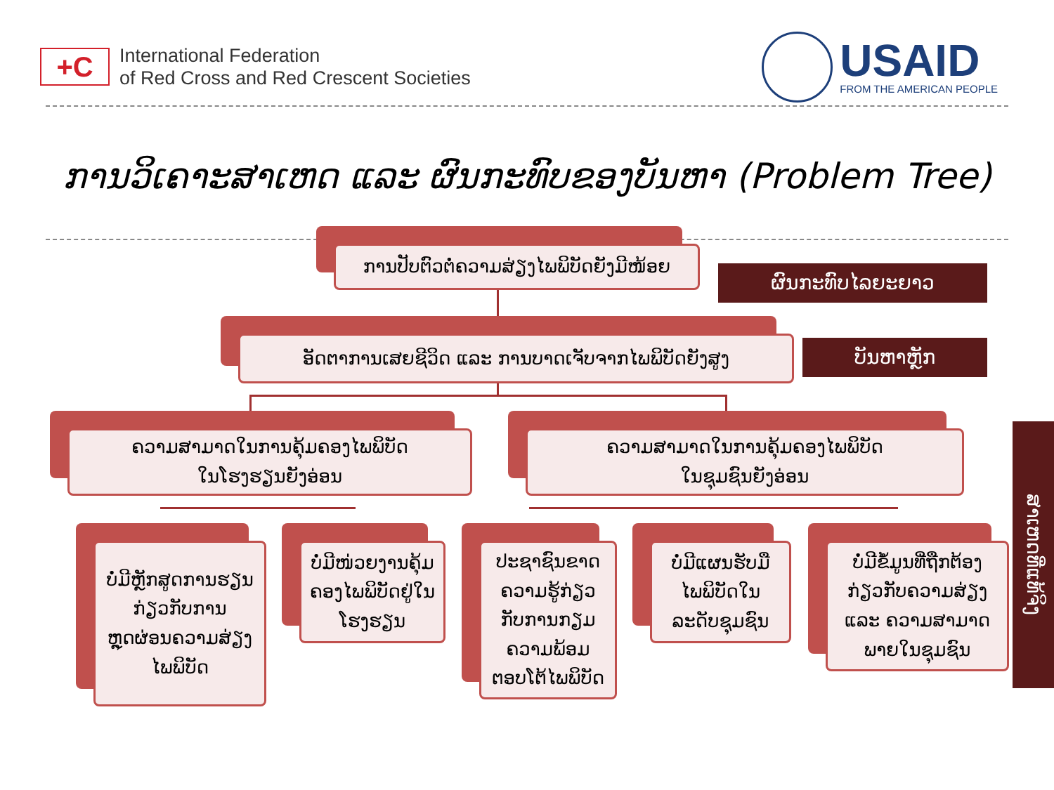+C
International Federation
of Red Cross and Red Crescent Societies
USAID
FROM THE AMERICAN PEOPLE
ການວິເຄາະສາເຫດ ແລະ ຜົນກະທົບຂອງບັນຫາ (Problem Tree)
ການປັບຕົວຕໍ່ຄວາມສ່ຽງໄພພິບັດຍັງມີໜ້ອຍ
ຜົນກະທົບໄລຍະຍາວ
ອັດຕາການເສຍຊີວິດ ແລະ ການບາດເຈັບຈາກໄພພິບັດຍັງສູງ ບັນຫາຫຼັກ
ຄວາມສາມາດໃນການຄຸ້ມຄອງໄພພິບັດ
ໃນໂຮງຮຽນຍັງອ່ອນ
ຄວາມສາມາດໃນການຄຸ້ມຄອງໄພພິບັດ
ໃນຊຸມຊົນຍັງອ່ອນ
ບໍ່ມີຫຼັກສູດການຮຽນ
ກ່ຽວກັບການ
ຫຼຸດຜ່ອນຄວາມສ່ຽງ
ໄພພິບັດ
ບໍ່ມີໜ່ວຍງານຄຸ້ມ
ຄອງໄພພິບັດຢູ່ໃນ
ໂຮງຮຽນ
ປະຊາຊົນຂາດ
ຄວາມຮູ້ກ່ຽວ
ກັບການກຽມ
ຄວາມພ້ອມ
ຕອບໂຕ້ໄພພິບັດ
ບໍ່ມີແຜນຮັບມື
ໄພພິບັດໃນ
ລະດັບຊຸມຊົນ
ບໍ່ມີຂໍ້ມູນທີ່ຖືກຕ້ອງ
ກ່ຽວກັບຄວາມສ່ຽງ
ແລະ ຄວາມສາມາດ
ພາຍໃນຊຸມຊົນ
ສາເຫດທີ່ແທ້ຈິງ